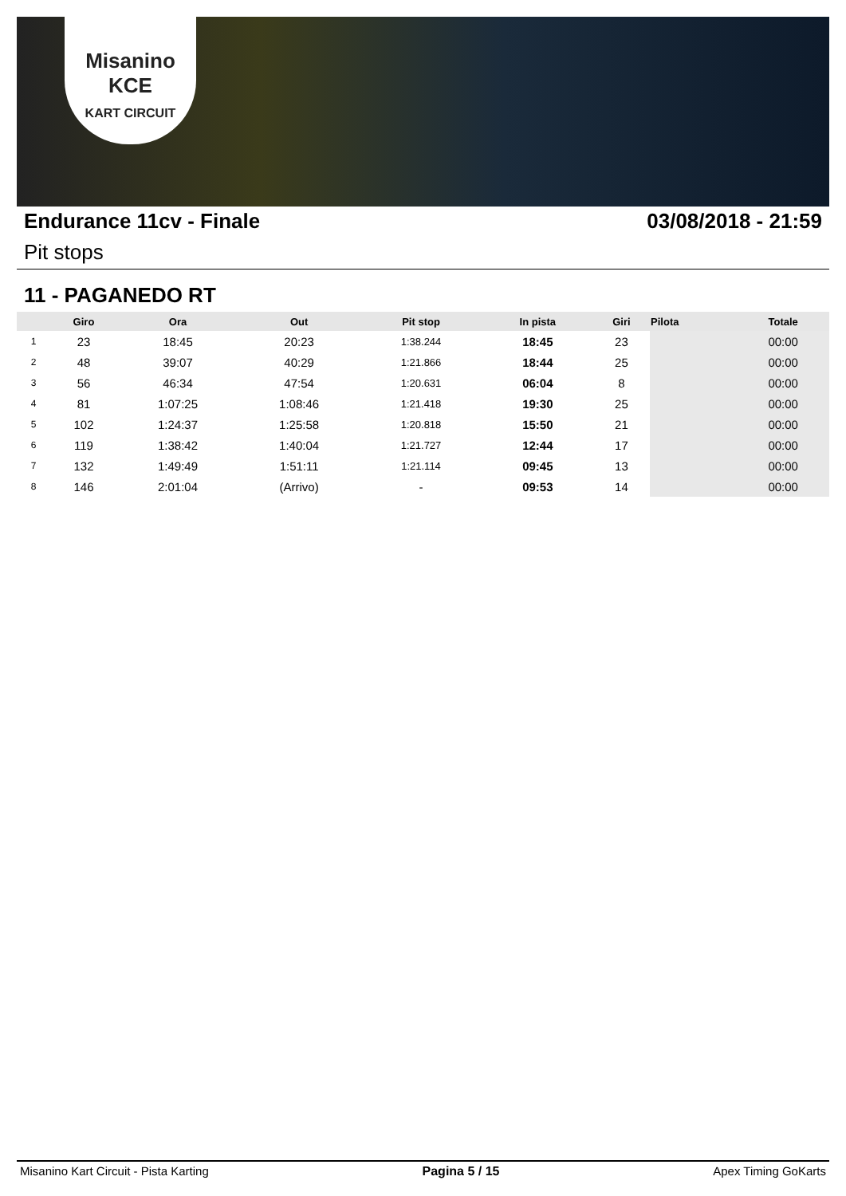Misanino
KCE
KART CIRCUIT
Endurance 11cv - Finale 03/08/2018 - 21:59
Pit stops
11 - PAGANEDO RT
| | Giro | Ora | Out | Pit stop | In pista | Giri | Pilota | Totale |
| --- | --- | --- | --- | --- | --- | --- | --- | --- |
| 1 | 23 | 18:45 | 20:23 | 1:38.244 | 18:45 | 23 | | 00:00 |
| 2 | 48 | 39:07 | 40:29 | 1:21.866 | 18:44 | 25 | | 00:00 |
| 3 | 56 | 46:34 | 47:54 | 1:20.631 | 06:04 | 8 | | 00:00 |
| 4 | 81 | 1:07:25 | 1:08:46 | 1:21.418 | 19:30 | 25 | | 00:00 |
| 5 | 102 | 1:24:37 | 1:25:58 | 1:20.818 | 15:50 | 21 | | 00:00 |
| 6 | 119 | 1:38:42 | 1:40:04 | 1:21.727 | 12:44 | 17 | | 00:00 |
| 7 | 132 | 1:49:49 | 1:51:11 | 1:21.114 | 09:45 | 13 | | 00:00 |
| 8 | 146 | 2:01:04 | (Arrivo) | - | 09:53 | 14 | | 00:00 |
Misanino Kart Circuit - Pista Karting Pagina 5 / 15 Apex Timing GoKarts